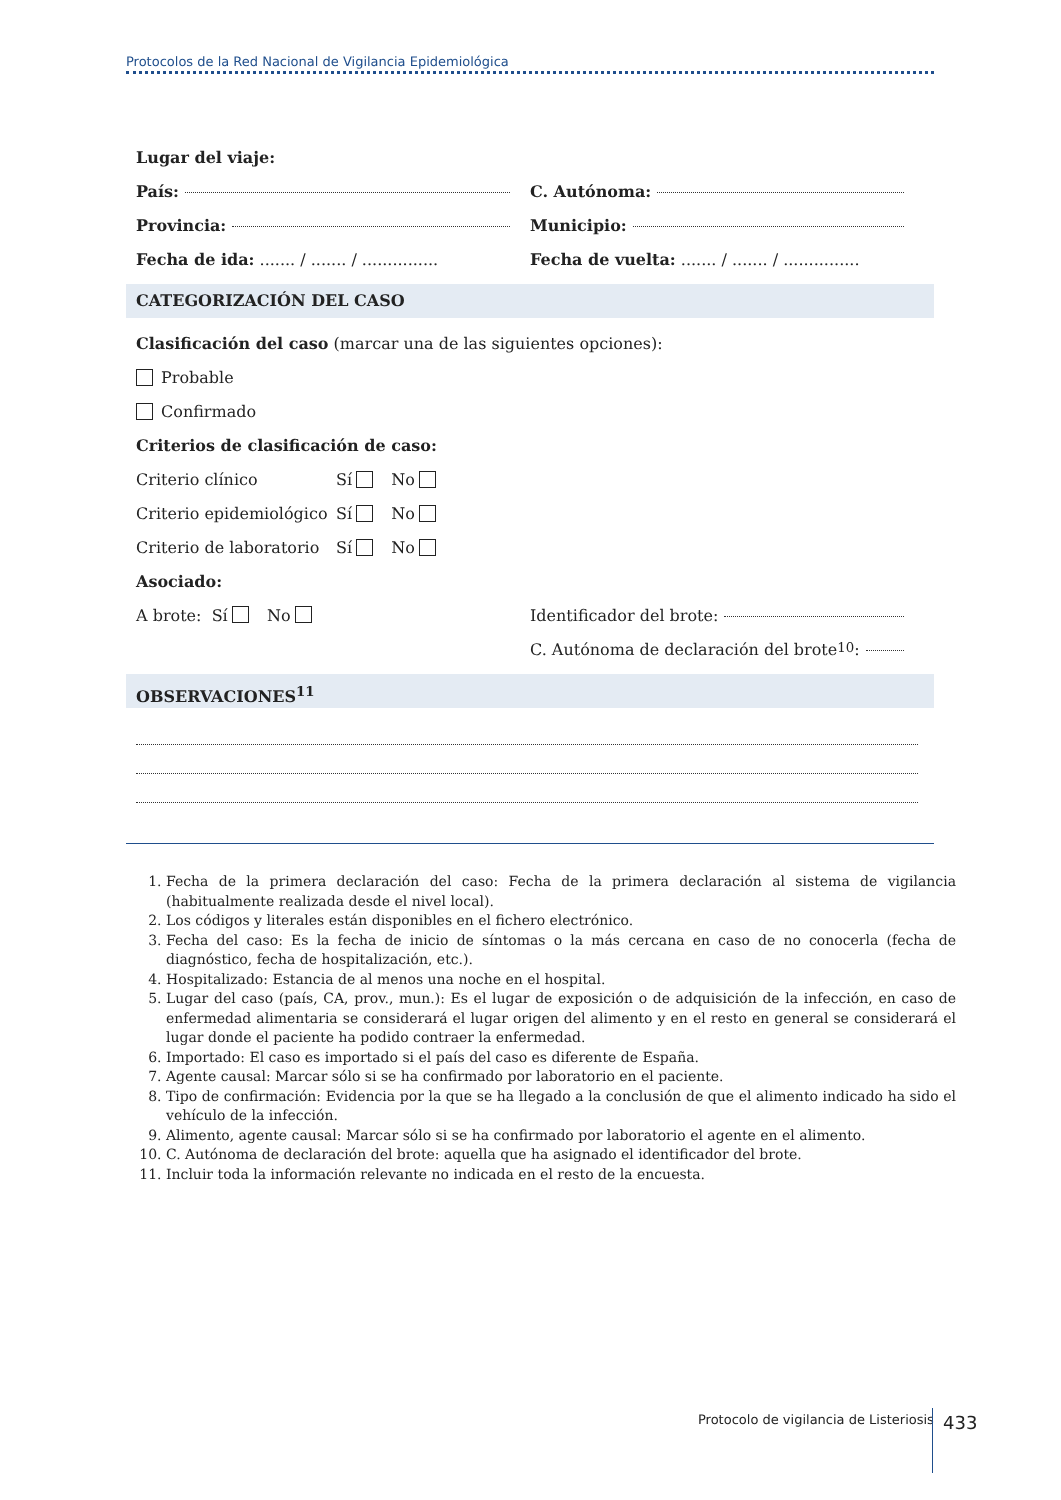Protocolos de la Red Nacional de Vigilancia Epidemiológica
Lugar del viaje:
País: C. Autónoma:
Provincia: Municipio:
Fecha de ida: ....... / ....... / ...............
Fecha de vuelta: ....... / ....... / ...............
CATEGORIZACIÓN DEL CASO
Clasificación del caso (marcar una de las siguientes opciones):
Probable
Confirmado
Criterios de clasificación de caso:
Criterio clínico Sí No
Criterio epidemiológico Sí No
Criterio de laboratorio Sí No
Asociado:
A brote: Sí No Identificador del brote:
C. Autónoma de declaración del brote<sup>10</sup>:
OBSERVACIONES<sup>11</sup>
1. Fecha de la primera declaración del caso: Fecha de la primera declaración al sistema de vigilancia (habitualmente realizada desde el nivel local).
2. Los códigos y literales están disponibles en el fichero electrónico.
3. Fecha del caso: Es la fecha de inicio de síntomas o la más cercana en caso de no conocerla (fecha de diagnóstico, fecha de hospitalización, etc.).
4. Hospitalizado: Estancia de al menos una noche en el hospital.
5. Lugar del caso (país, CA, prov., mun.): Es el lugar de exposición o de adquisición de la infección, en caso de enfermedad alimentaria se considerará el lugar origen del alimento y en el resto en general se considerará el lugar donde el paciente ha podido contraer la enfermedad.
6. Importado: El caso es importado si el país del caso es diferente de España.
7. Agente causal: Marcar sólo si se ha confirmado por laboratorio en el paciente.
8. Tipo de confirmación: Evidencia por la que se ha llegado a la conclusión de que el alimento indicado ha sido el vehículo de la infección.
9. Alimento, agente causal: Marcar sólo si se ha confirmado por laboratorio el agente en el alimento.
10. C. Autónoma de declaración del brote: aquella que ha asignado el identificador del brote.
11. Incluir toda la información relevante no indicada en el resto de la encuesta.
Protocolo de vigilancia de Listeriosis
433